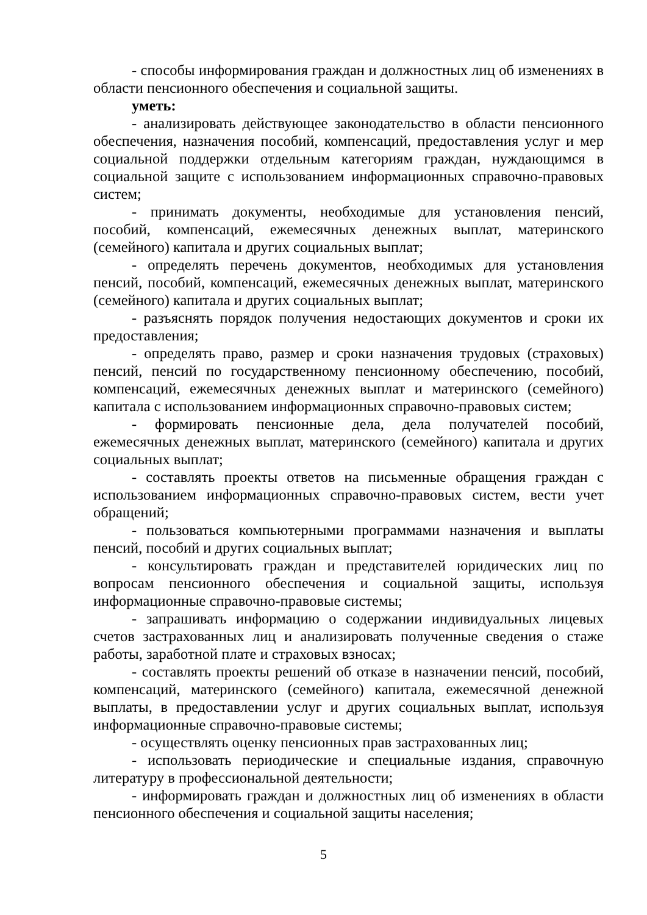- способы информирования граждан и должностных лиц об изменениях в области пенсионного обеспечения и социальной защиты.
уметь:
- анализировать действующее законодательство в области пенсионного обеспечения, назначения пособий, компенсаций, предоставления услуг и мер социальной поддержки отдельным категориям граждан, нуждающимся в социальной защите с использованием информационных справочно-правовых систем;
- принимать документы, необходимые для установления пенсий, пособий, компенсаций, ежемесячных денежных выплат, материнского (семейного) капитала и других социальных выплат;
- определять перечень документов, необходимых для установления пенсий, пособий, компенсаций, ежемесячных денежных выплат, материнского (семейного) капитала и других социальных выплат;
- разъяснять порядок получения недостающих документов и сроки их предоставления;
- определять право, размер и сроки назначения трудовых (страховых) пенсий, пенсий по государственному пенсионному обеспечению, пособий, компенсаций, ежемесячных денежных выплат и материнского (семейного) капитала с использованием информационных справочно-правовых систем;
- формировать пенсионные дела, дела получателей пособий, ежемесячных денежных выплат, материнского (семейного) капитала и других социальных выплат;
- составлять проекты ответов на письменные обращения граждан с использованием информационных справочно-правовых систем, вести учет обращений;
- пользоваться компьютерными программами назначения и выплаты пенсий, пособий и других социальных выплат;
- консультировать граждан и представителей юридических лиц по вопросам пенсионного обеспечения и социальной защиты, используя информационные справочно-правовые системы;
- запрашивать информацию о содержании индивидуальных лицевых счетов застрахованных лиц и анализировать полученные сведения о стаже работы, заработной плате и страховых взносах;
- составлять проекты решений об отказе в назначении пенсий, пособий, компенсаций, материнского (семейного) капитала, ежемесячной денежной выплаты, в предоставлении услуг и других социальных выплат, используя информационные справочно-правовые системы;
- осуществлять оценку пенсионных прав застрахованных лиц;
- использовать периодические и специальные издания, справочную литературу в профессиональной деятельности;
- информировать граждан и должностных лиц об изменениях в области пенсионного обеспечения и социальной защиты населения;
5